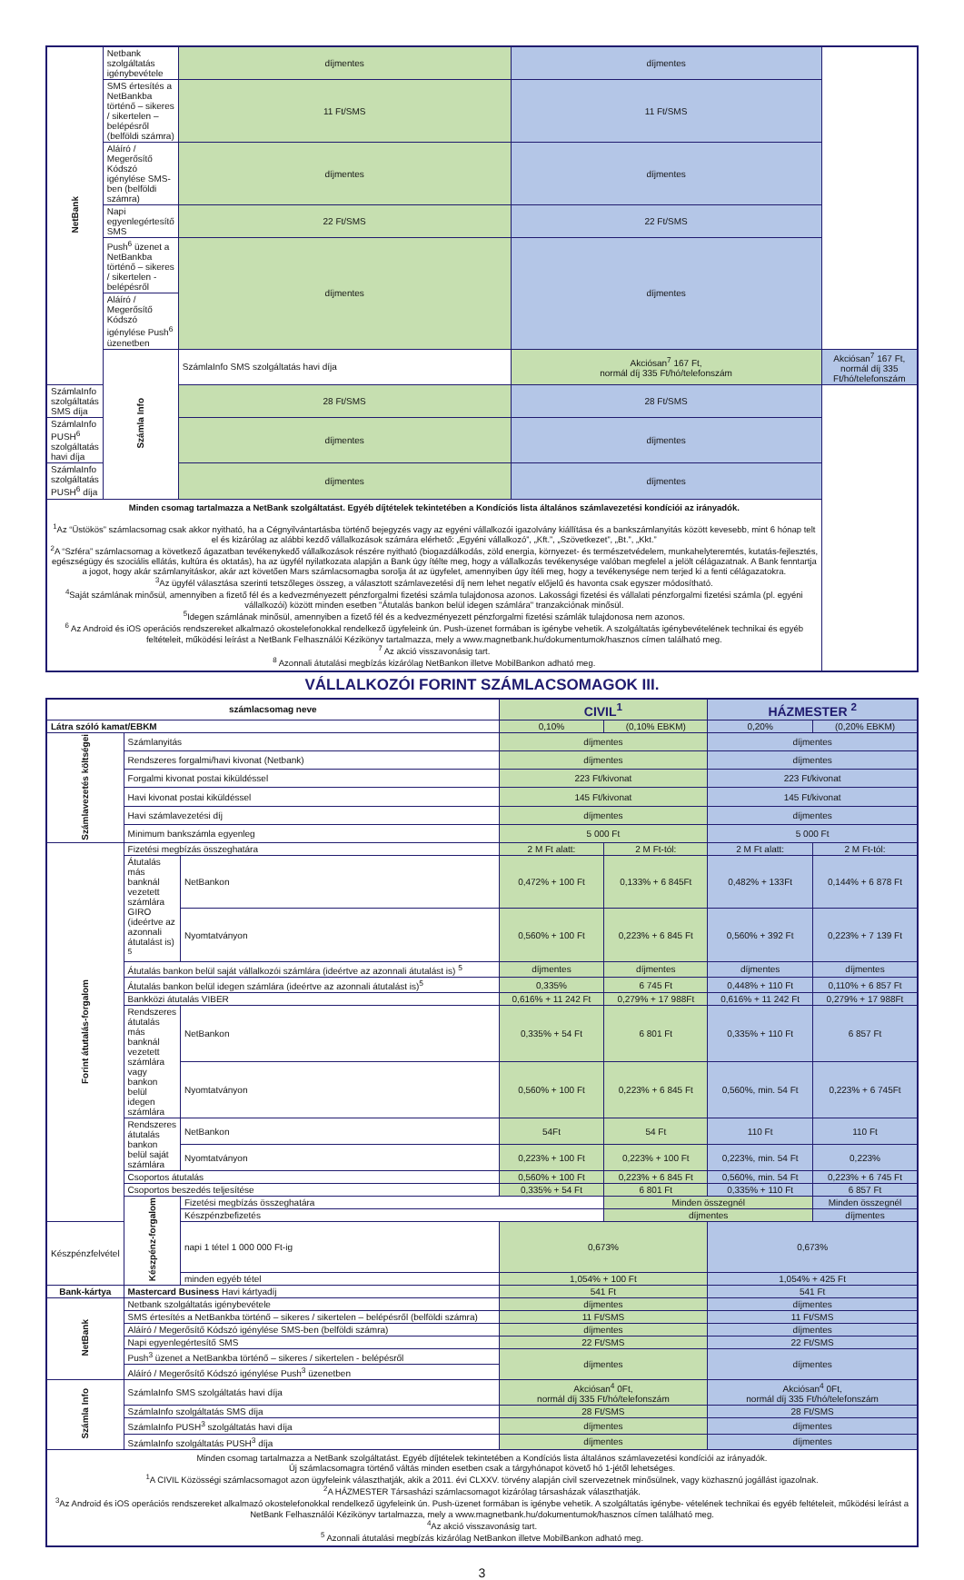| NetBank | Netbank szolgáltatás igénybevétele | díjmentes | díjmentes | |
| | SMS értesítés a NetBankba történő – sikeres / sikertelen – belépésről (belföldi számra) | 11 Ft/SMS | 11 Ft/SMS | |
| | Aláíró / Megerősítő Kódszó igénylése SMS-ben (belföldi számra) | díjmentes | díjmentes | |
| | Napi egyenlegértesítő SMS | 22 Ft/SMS | 22 Ft/SMS | |
| | Push<sup>6</sup> üzenet a NetBankba történő – sikeres / sikertelen - belépésről | díjmentes | díjmentes | |
| | Aláíró / Megerősítő Kódszó igénylése Push<sup>6</sup> üzenetben | | | |
| | Számla Info | SzámlaInfo SMS szolgáltatás havi díja | Akciósan<sup>7</sup> 167 Ft, normál díj 335 Ft/hó/telefonszám | Akciósan<sup>7</sup> 167 Ft, normál díj 335 Ft/hó/telefonszám |
| SzámlaInfo szolgáltatás SMS díja | | 28 Ft/SMS | 28 Ft/SMS | |
| SzámlaInfo PUSH<sup>6</sup> szolgáltatás havi díja | | díjmentes | díjmentes | |
| SzámlaInfo szolgáltatás PUSH<sup>6</sup> díja | | díjmentes | díjmentes | |
| Minden csomag tartalmazza a NetBank szolgáltatást. Egyéb díjtételek tekintetében a Kondíciós lista általános számlavezetési kondíciói az irányadók. <sup>1</sup> Az “Üstökös” számlacsomag csak akkor nyitható, ha a Cégnyilvántartásba történő bejegyzés vagy az egyéni vállalkozói igazolvány kiállítása és a bankszámlanyitás között kevesebb, mint 6 hónap telt el és kizárólag az alábbi kezdő vállalkozások számára elérhető: „Egyéni vállalkozó”, „Kft.”, „Szövetkezet”, „Bt.”, „Kkt.” <sup>2</sup> A “Szféra” számlacsomag a következő ágazatban tevékenykedő vállalkozások részére nyitható (biogazdálkodás, zöld energia, környezet- és természetvédelem, munkahelyteremtés, kutatás-fejlesztés, egészségügy és szociális ellátás, kultúra és oktatás), ha az ügyfél nyilatkozata alapján a Bank úgy ítélte meg, hogy a vállalkozás tevékenysége valóban megfelel a jelölt célágazatnak. A Bank fenntartja a jogot, hogy akár számlanyitáskor, akár azt követően Mars számlacsomagba sorolja át az ügyfelet, amennyiben úgy ítéli meg, hogy a tevékenysége nem terjed ki a fenti célágazatokra. <sup>3</sup> Az ügyfél választása szerinti tetszőleges összeg, a választott számlavezetési díj nem lehet negatív előjelű és havonta csak egyszer módosítható. <sup>4</sup> Saját számlának minősül, amennyiben a fizető fél és a kedvezményezett pénzforgalmi fizetési számla tulajdonosa azonos. Lakossági fizetési és vállalati pénzforgalmi fizetési számla (pl. egyéni vállalkozói) között minden esetben "Átutalás bankon belül idegen számlára" tranzakciónak minősül. <sup>5</sup> Idegen számlának minősül, amennyiben a fizető fél és a kedvezményezett pénzforgalmi fizetési számlák tulajdonosa nem azonos. <sup>6</sup> Az Android és iOS operációs rendszereket alkalmazó okostelefonokkal rendelkező ügyfeleink ún. Push-üzenet formában is igénybe vehetik. A szolgáltatás igénybevételének technikai és egyéb feltételeit, működési leírást a NetBank Felhasználói Kézikönyv tartalmazza, mely a www.magnetbank.hu/dokumentumok/hasznos címen található meg. <sup>7</sup> Az akció visszavonásig tart. <sup>8</sup> Azonnali átutalási megbízás kizárólag NetBankon illetve MobilBankon adható meg. | | | | |
VÁLLALKOZÓI FORINT SZÁMLACSOMAGOK III.
| számlacsomag neve | | | CIVIL<sup>1</sup> | | HÁZMESTER <sup>2</sup> | |
| --- | --- | --- | --- | --- | --- | --- |
| Látra szóló kamat/EBKM | | | 0,10% | (0,10% EBKM) | 0,20% | (0,20% EBKM) |
| Számlavezetés költségei | Számlanyitás | | díjmentes | | díjmentes | |
| | Rendszeres forgalmi/havi kivonat (Netbank) | | díjmentes | | díjmentes | |
| | Forgalmi kivonat postai kiküldéssel | | 223 Ft/kivonat | | 223 Ft/kivonat | |
| | Havi kivonat postai kiküldéssel | | 145 Ft/kivonat | | 145 Ft/kivonat | |
| | Havi számlavezetési díj | | díjmentes | | díjmentes | |
| | Minimum bankszámla egyenleg | | 5 000 Ft | | 5 000 Ft | |
| Forint átutalás-forgalom | Fizetési megbízás összeghatára | | 2 M Ft alatt: | 2 M Ft-tól: | 2 M Ft alatt: | 2 M Ft-tól: |
| | Átutalás más banknál vezetett számlára GIRO (ideértve az azonnali átutalást is) <sup>5</sup> | NetBankon | 0,472% + 100 Ft | 0,133% + 6 845Ft | 0,482% + 133Ft | 0,144% + 6 878 Ft |
| | | Nyomtatványon | 0,560% + 100 Ft | 0,223% + 6 845 Ft | 0,560% + 392 Ft | 0,223% + 7 139 Ft |
| | Átutalás bankon belül saját vállalkozói számlára (ideértve az azonnali átutalást is) <sup>5</sup> | | díjmentes | díjmentes | díjmentes | díjmentes |
| | Átutalás bankon belül idegen számlára (ideértve az azonnali átutalást is)<sup>5</sup> | | 0,335% | 6 745 Ft | 0,448% + 110 Ft | 0,110% + 6 857 Ft |
| | Bankközi átutalás VIBER | | 0,616% + 11 242 Ft | 0,279% + 17 988Ft | 0,616% + 11 242 Ft | 0,279% + 17 988Ft |
| | Rendszeres átutalás más banknál vezetett számlára vagy bankon belül idegen számlára | NetBankon | 0,335% + 54 Ft | 6 801 Ft | 0,335% + 110 Ft | 6 857 Ft |
| | | Nyomtatványon | 0,560% + 100 Ft | 0,223% + 6 845 Ft | 0,560%, min. 54 Ft | 0,223% + 6 745Ft |
| | Rendszeres átutalás bankon belül saját számlára | NetBankon | 54Ft | 54 Ft | 110 Ft | 110 Ft |
| | | Nyomtatványon | 0,223% + 100 Ft | 0,223% + 100 Ft | 0,223%, min. 54 Ft | 0,223% |
| | Csoportos átutalás | | 0,560% + 100 Ft | 0,223% + 6 845 Ft | 0,560%, min. 54 Ft | 0,223% + 6 745 Ft |
| | Csoportos beszedés teljesítése | | 0,335% + 54 Ft | 6 801 Ft | 0,335% + 110 Ft | 6 857 Ft |
| | Készpénz-forgalom | Fizetési megbízás összeghatára | | Minden összegnél | | Minden összegnél |
| | | Készpénzbefizetés | | díjmentes | | díjmentes |
| Készpénzfelvétel | | napi 1 tétel 1 000 000 Ft-ig | 0,673% | | 0,673% | |
| | | minden egyéb tétel | 1,054% + 100 Ft | | 1,054% + 425 Ft | |
| Bank-kártya | Mastercard Business Havi kártyadíj | | 541 Ft | | 541 Ft | |
| NetBank | Netbank szolgáltatás igénybevétele | | díjmentes | | díjmentes | |
| | SMS értesítés a NetBankba történő – sikeres / sikertelen – belépésről (belföldi számra) | | 11 Ft/SMS | | 11 Ft/SMS | |
| | Aláíró / Megerősítő Kódszó igénylése SMS-ben (belföldi számra) | | díjmentes | | díjmentes | |
| | Napi egyenlegértesítő SMS | | 22 Ft/SMS | | 22 Ft/SMS | |
| | Push<sup>3</sup> üzenet a NetBankba történő – sikeres / sikertelen - belépésről | | díjmentes | | díjmentes | |
| | Aláíró / Megerősítő Kódszó igénylése Push<sup>3</sup> üzenetben | | | | | |
| Számla Info | SzámlaInfo SMS szolgáltatás havi díja | | Akciósan<sup>4</sup> 0Ft, normál díj 335 Ft/hó/telefonszám | | Akciósan<sup>4</sup> 0Ft, normál díj 335 Ft/hó/telefonszám | |
| | SzámlaInfo szolgáltatás SMS díja | | 28 Ft/SMS | | 28 Ft/SMS | |
| | SzámlaInfo PUSH<sup>3</sup> szolgáltatás havi díja | | díjmentes | | díjmentes | |
| | SzámlaInfo szolgáltatás PUSH<sup>3</sup> díja | | díjmentes | | díjmentes | |
| Minden csomag tartalmazza a NetBank szolgáltatást. Egyéb díjtételek tekintetében a Kondíciós lista általános számlavezetési kondíciói az irányadók. Új számlacsomagra történő váltás minden esetben csak a tárgyhónapot követő hó 1-jétől lehetséges. <sup>1</sup> A CIVIL Közösségi számlacsomagot azon ügyfeleink választhatják, akik a 2011. évi CLXXV. törvény alapján civil szervezetnek minősülnek, vagy közhasznú jogállást igazolnak. <sup>2</sup> A HÁZMESTER Társasházi számlacsomagot kizárólag társasházak választhatják. <sup>3</sup> Az Android és iOS operációs rendszereket alkalmazó okostelefonokkal rendelkező ügyfeleink ún. Push-üzenet formában is igénybe vehetik. A szolgáltatás igénybe- vételének technikai és egyéb feltételeit, működési leírást a NetBank Felhasználói Kézikönyv tartalmazza, mely a www.magnetbank.hu/dokumentumok/hasznos címen található meg. <sup>4</sup> Az akció visszavonásig tart. <sup>5</sup> Azonnali átutalási megbízás kizárólag NetBankon illetve MobilBankon adható meg. | | | | | | |
3